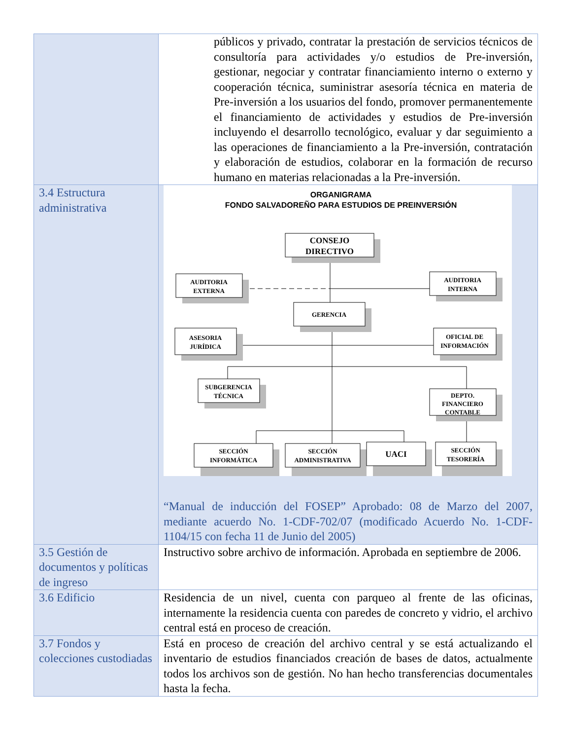| | públicos y privado, contratar la prestación de servicios técnicos de consultoría para actividades y/o estudios de Pre-inversión, gestionar, negociar y contratar financiamiento interno o externo y cooperación técnica, suministrar asesoría técnica en materia de Pre-inversión a los usuarios del fondo, promover permanentemente el financiamiento de actividades y estudios de Pre-inversión incluyendo el desarrollo tecnológico, evaluar y dar seguimiento a las operaciones de financiamiento a la Pre-inversión, contratación y elaboración de estudios, colaborar en la formación de recurso humano en materias relacionadas a la Pre-inversión. |
| 3.4 Estructura administrativa | ORGANIGRAMA FONDO SALVADOREÑO PARA ESTUDIOS DE PREINVERSIÓN CONSEJO DIRECTIVO AUDITORIA EXTERNA AUDITORIA INTERNA GERENCIA ASESORIA JURÍDICA OFICIAL DE INFORMACIÓN SUBGERENCIA TÉCNICA DEPTO. FINANCIERO CONTABLE SECCIÓN INFORMÁTICA SECCIÓN ADMINISTRATIVA UACI SECCIÓN TESORERÍA “Manual de inducción del FOSEP” Aprobado: 08 de Marzo del 2007, mediante acuerdo No. 1-CDF-702/07 (modificado Acuerdo No. 1-CDF-1104/15 con fecha 11 de Junio del 2005) |
| 3.5 Gestión de documentos y políticas de ingreso | Instructivo sobre archivo de información. Aprobada en septiembre de 2006. |
| 3.6 Edificio | Residencia de un nivel, cuenta con parqueo al frente de las oficinas, internamente la residencia cuenta con paredes de concreto y vidrio, el archivo central está en proceso de creación. |
| 3.7 Fondos y colecciones custodiadas | Está en proceso de creación del archivo central y se está actualizando el inventario de estudios financiados creación de bases de datos, actualmente todos los archivos son de gestión. No han hecho transferencias documentales hasta la fecha. |